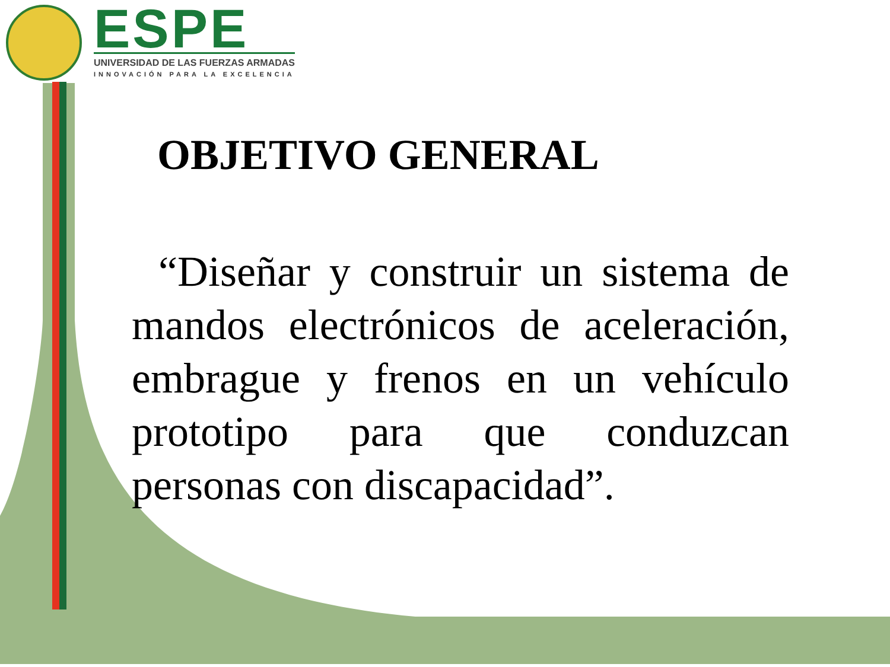ESPE
UNIVERSIDAD DE LAS FUERZAS ARMADAS
INNOVACIÓN PARA LA EXCELENCIA
OBJETIVO GENERAL
“Diseñar y construir un sistema de mandos electrónicos de aceleración, embrague y frenos en un vehículo prototipo para que conduzcan personas con discapacidad”.